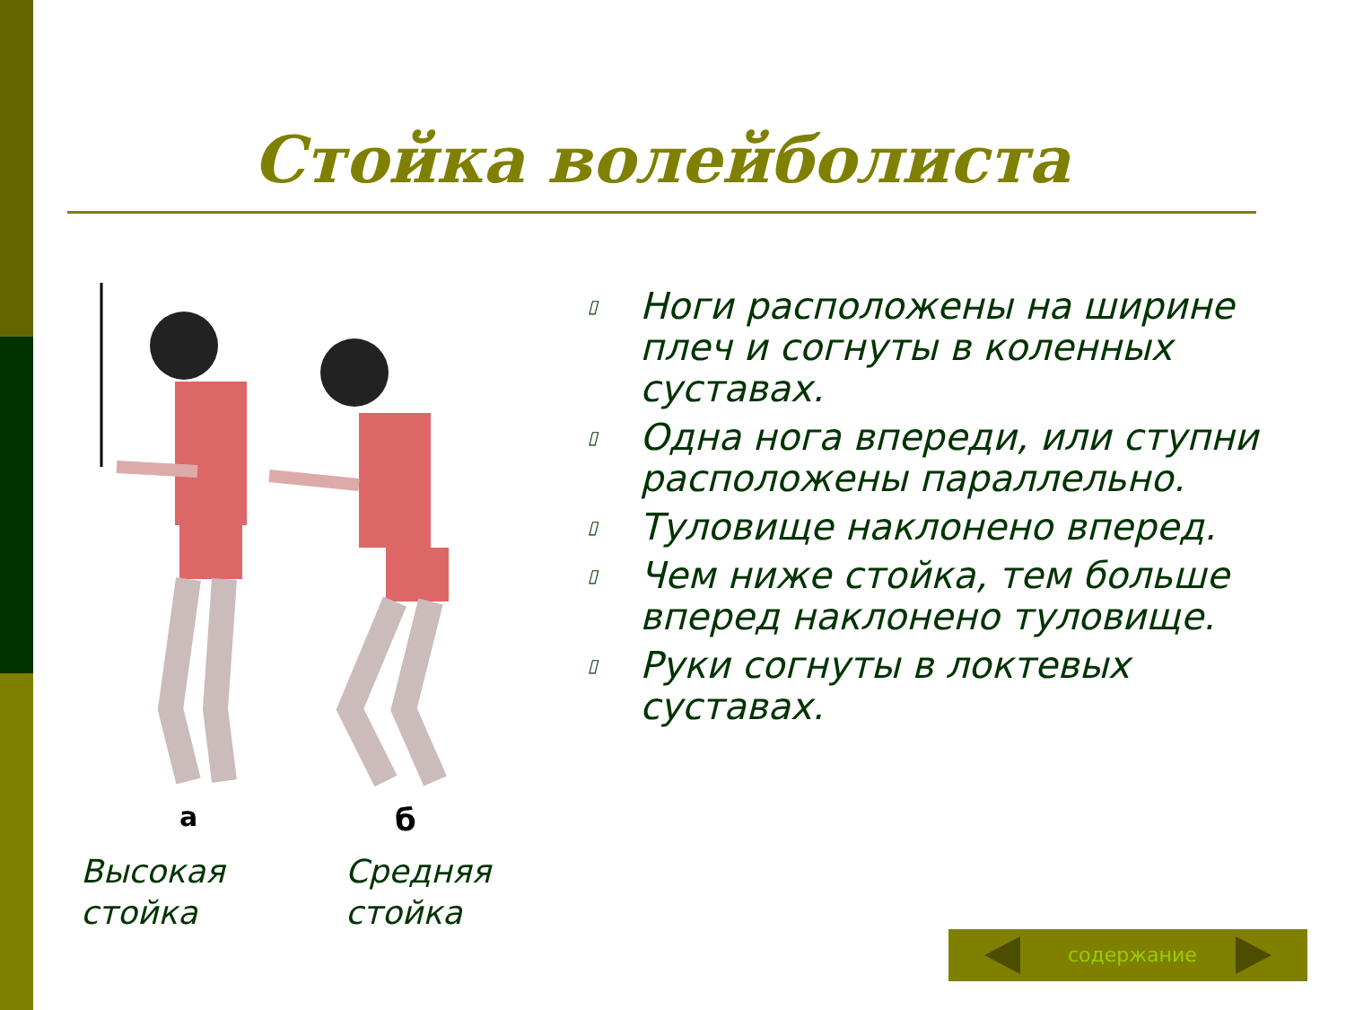Стойка волейболиста
а
б
Высокая
стойка
Средняя
стойка
▯ Ноги расположены на ширине плеч и согнуты в коленных суставах.
▯ Одна нога впереди, или ступни расположены параллельно.
▯ Туловище наклонено вперед.
▯ Чем ниже стойка, тем больше вперед наклонено туловище.
▯ Руки согнуты в локтевых суставах.
содержание